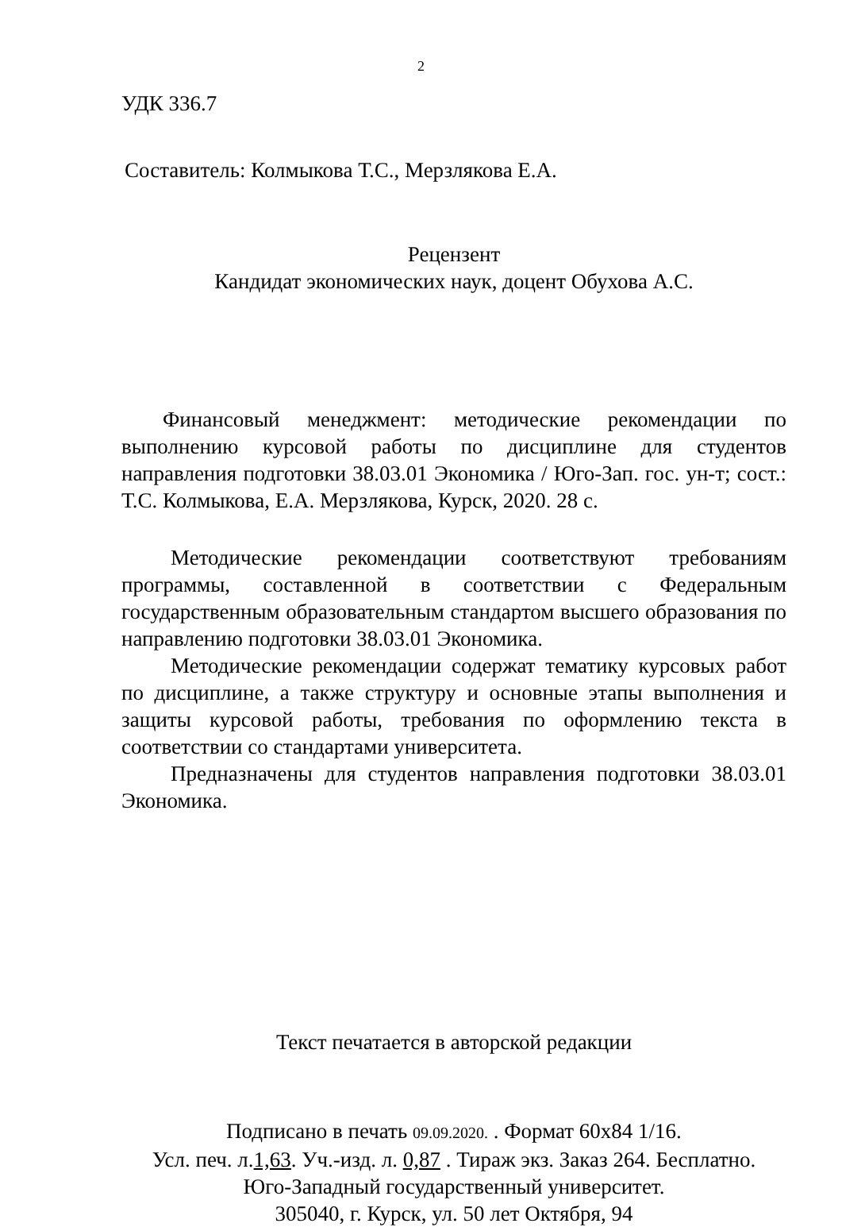2
УДК 336.7
Составитель: Колмыкова Т.С., Мерзлякова Е.А.
Рецензент
Кандидат экономических наук, доцент Обухова А.С.
Финансовый менеджмент: методические рекомендации по выполнению курсовой работы по дисциплине для студентов направления подготовки 38.03.01 Экономика / Юго-Зап. гос. ун-т; сост.: Т.С. Колмыкова, Е.А. Мерзлякова, Курск, 2020. 28 с.
Методические рекомендации соответствуют требованиям программы, составленной в соответствии с Федеральным государственным образовательным стандартом высшего образования по направлению подготовки 38.03.01 Экономика.
Методические рекомендации содержат тематику курсовых работ по дисциплине, а также структуру и основные этапы выполнения и защиты курсовой работы, требования по оформлению текста в соответствии со стандартами университета.
Предназначены для студентов направления подготовки 38.03.01 Экономика.
Текст печатается в авторской редакции
Подписано в печать 09.09.2020. . Формат 60х84 1/16.
Усл. печ. л.1,63. Уч.-изд. л. 0,87 . Тираж экз. Заказ 264. Бесплатно.
Юго-Западный государственный университет.
305040, г. Курск, ул. 50 лет Октября, 94